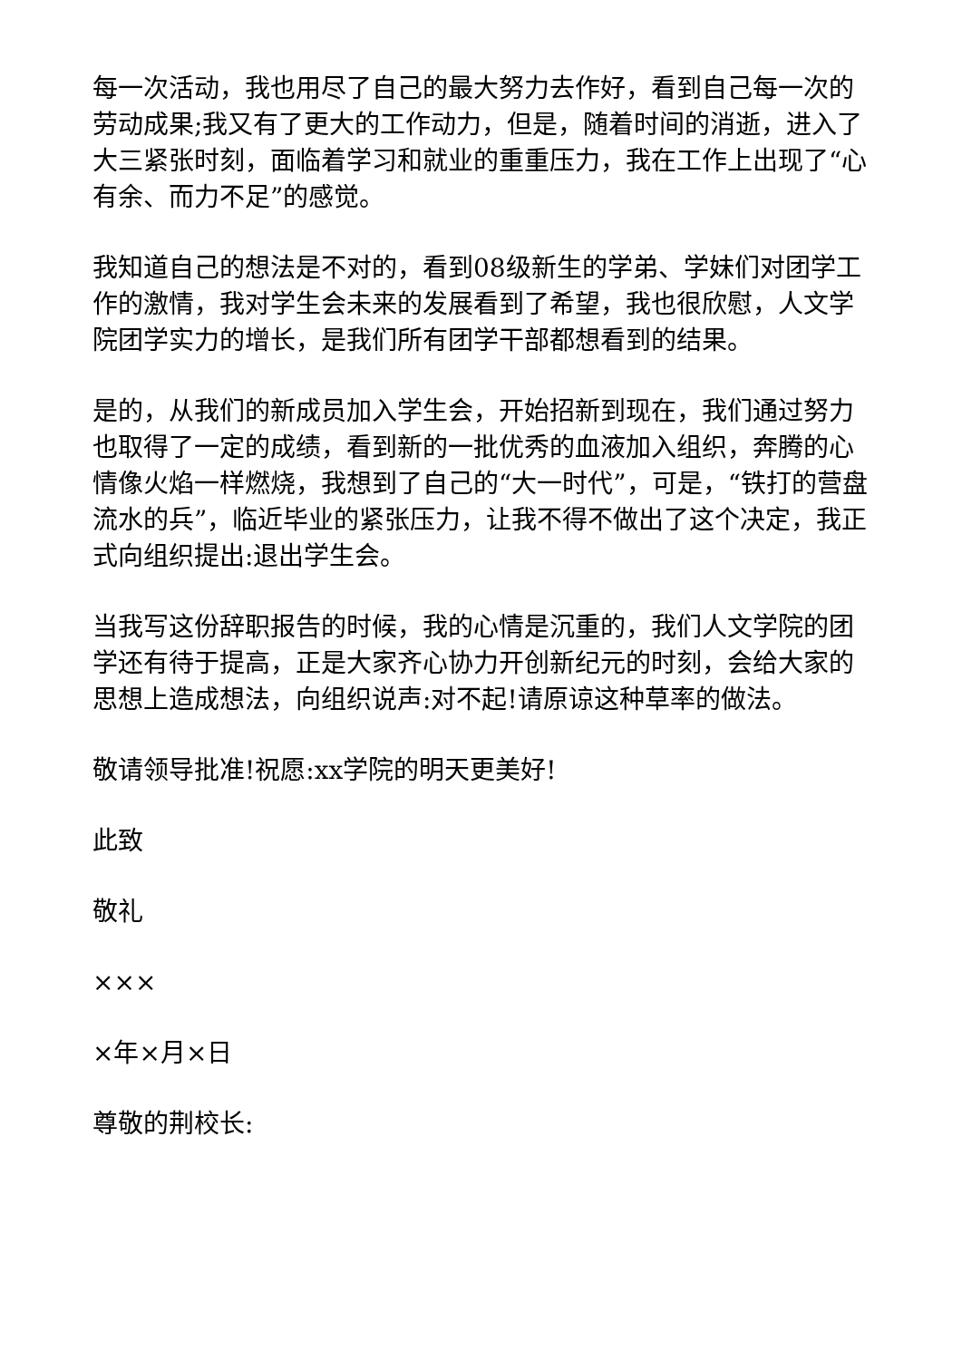每一次活动，我也用尽了自己的最大努力去作好，看到自己每一次的劳动成果;我又有了更大的工作动力，但是，随着时间的消逝，进入了大三紧张时刻，面临着学习和就业的重重压力，我在工作上出现了“心有余、而力不足”的感觉。
我知道自己的想法是不对的，看到08级新生的学弟、学妹们对团学工作的激情，我对学生会未来的发展看到了希望，我也很欣慰，人文学院团学实力的增长，是我们所有团学干部都想看到的结果。
是的，从我们的新成员加入学生会，开始招新到现在，我们通过努力也取得了一定的成绩，看到新的一批优秀的血液加入组织，奔腾的心情像火焰一样燃烧，我想到了自己的“大一时代”，可是，“铁打的营盘流水的兵”，临近毕业的紧张压力，让我不得不做出了这个决定，我正式向组织提出:退出学生会。
当我写这份辞职报告的时候，我的心情是沉重的，我们人文学院的团学还有待于提高，正是大家齐心协力开创新纪元的时刻，会给大家的思想上造成想法，向组织说声:对不起!请原谅这种草率的做法。
敬请领导批准!祝愿:xx学院的明天更美好!
此致
敬礼
×××
×年×月×日
尊敬的荆校长: